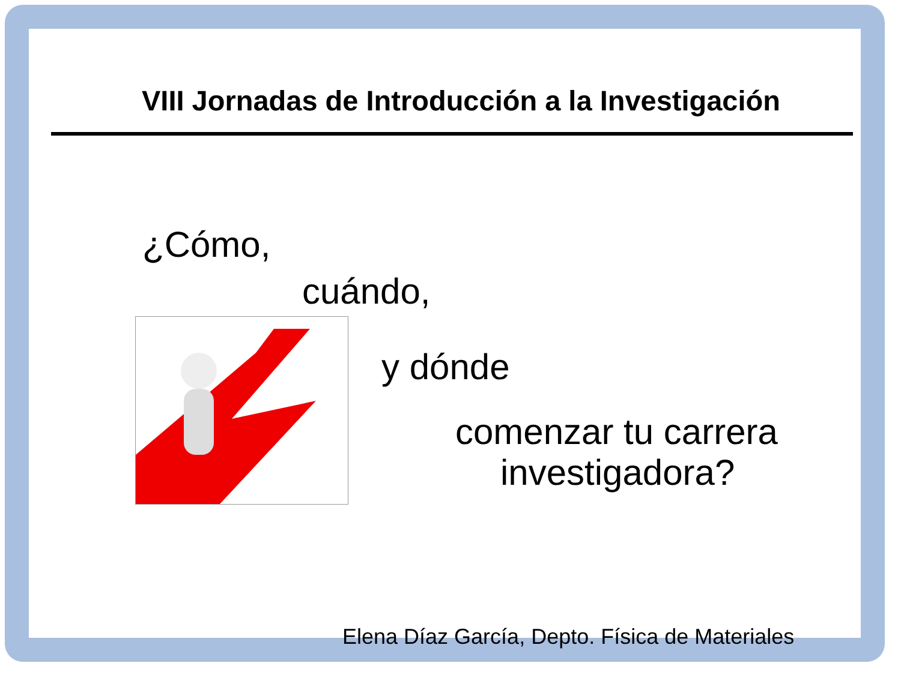VIII Jornadas de Introducción a la Investigación
¿Cómo,
cuándo,
y dónde
comenzar tu carrera
investigadora?
Elena Díaz García, Depto. Física de Materiales